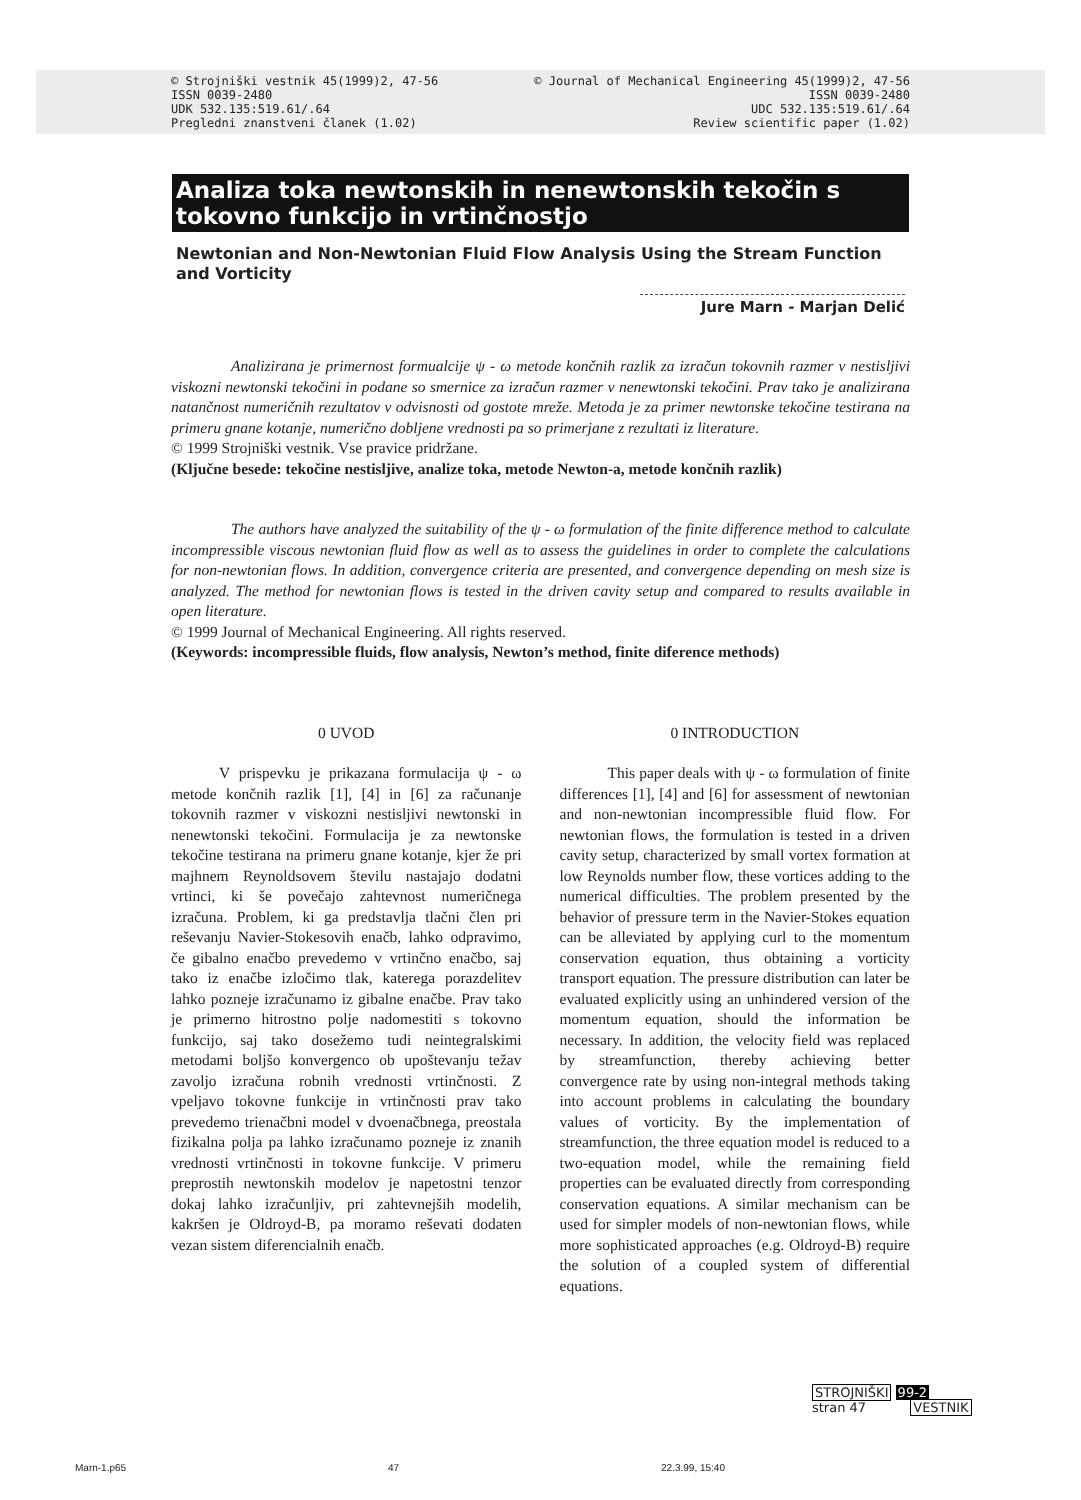© Strojniški vestnik 45(1999)2, 47-56
ISSN 0039-2480
UDK 532.135:519.61/.64
Pregledni znanstveni članek (1.02)
© Journal of Mechanical Engineering 45(1999)2, 47-56
ISSN 0039-2480
UDC 532.135:519.61/.64
Review scientific paper (1.02)
Analiza toka newtonskih in nenewtonskih tekočin s tokovno funkcijo in vrtinčnostjo
Newtonian and Non-Newtonian Fluid Flow Analysis Using the Stream Function and Vorticity
Jure Marn - Marjan Delić
Analizirana je primernost formualcije ψ - ω metode končnih razlik za izračun tokovnih razmer v nestisljivi viskozni newtonski tekočini in podane so smernice za izračun razmer v nenewtonski tekočini. Prav tako je analizirana natančnost numeričnih rezultatov v odvisnosti od gostote mreže. Metoda je za primer newtonske tekočine testirana na primeru gnane kotanje, numerično dobljene vrednosti pa so primerjane z rezultati iz literature.
© 1999 Strojniški vestnik. Vse pravice pridržane.
(Ključne besede: tekočine nestisljive, analize toka, metode Newton-a, metode končnih razlik)
The authors have analyzed the suitability of the ψ - ω formulation of the finite difference method to calculate incompressible viscous newtonian fluid flow as well as to assess the guidelines in order to complete the calculations for non-newtonian flows. In addition, convergence criteria are presented, and convergence depending on mesh size is analyzed. The method for newtonian flows is tested in the driven cavity setup and compared to results available in open literature.
© 1999 Journal of Mechanical Engineering. All rights reserved.
(Keywords: incompressible fluids, flow analysis, Newton’s method, finite diference methods)
0 UVOD
V prispevku je prikazana formulacija ψ - ω metode končnih razlik [1], [4] in [6] za računanje tokovnih razmer v viskozni nestisljivi newtonski in nenewtonski tekočini. Formulacija je za newtonske tekočine testirana na primeru gnane kotanje, kjer že pri majhnem Reynoldsovem številu nastajajo dodatni vrtinci, ki še povečajo zahtevnost numeričnega izračuna. Problem, ki ga predstavlja tlačni člen pri reševanju Navier-Stokesovih enačb, lahko odpravimo, če gibalno enačbo prevedemo v vrtinčno enačbo, saj tako iz enačbe izločimo tlak, katerega porazdelitev lahko pozneje izračunamo iz gibalne enačbe. Prav tako je primerno hitrostno polje nadomestiti s tokovno funkcijo, saj tako dosežemo tudi neintegralskimi metodami boljšo konvergenco ob upoštevanju težav zavoljo izračuna robnih vrednosti vrtinčnosti. Z vpeljavo tokovne funkcije in vrtinčnosti prav tako prevedemo trienačbni model v dvoenačbnega, preostala fizikalna polja pa lahko izračunamo pozneje iz znanih vrednosti vrtinčnosti in tokovne funkcije. V primeru preprostih newtonskih modelov je napetostni tenzor dokaj lahko izračunljiv, pri zahtevnejših modelih, kakršen je Oldroyd-B, pa moramo reševati dodaten vezan sistem diferencialnih enačb.
0 INTRODUCTION
This paper deals with ψ - ω formulation of finite differences [1], [4] and [6] for assessment of newtonian and non-newtonian incompressible fluid flow. For newtonian flows, the formulation is tested in a driven cavity setup, characterized by small vortex formation at low Reynolds number flow, these vortices adding to the numerical difficulties. The problem presented by the behavior of pressure term in the Navier-Stokes equation can be alleviated by applying curl to the momentum conservation equation, thus obtaining a vorticity transport equation. The pressure distribution can later be evaluated explicitly using an unhindered version of the momentum equation, should the information be necessary. In addition, the velocity field was replaced by streamfunction, thereby achieving better convergence rate by using non-integral methods taking into account problems in calculating the boundary values of vorticity. By the implementation of streamfunction, the three equation model is reduced to a two-equation model, while the remaining field properties can be evaluated directly from corresponding conservation equations. A similar mechanism can be used for simpler models of non-newtonian flows, while more sophisticated approaches (e.g. Oldroyd-B) require the solution of a coupled system of differential equations.
STROJNIŠKI 99-2
stran 47 VESTNIK
Marn-1.p65 47 22.3.99, 15:40